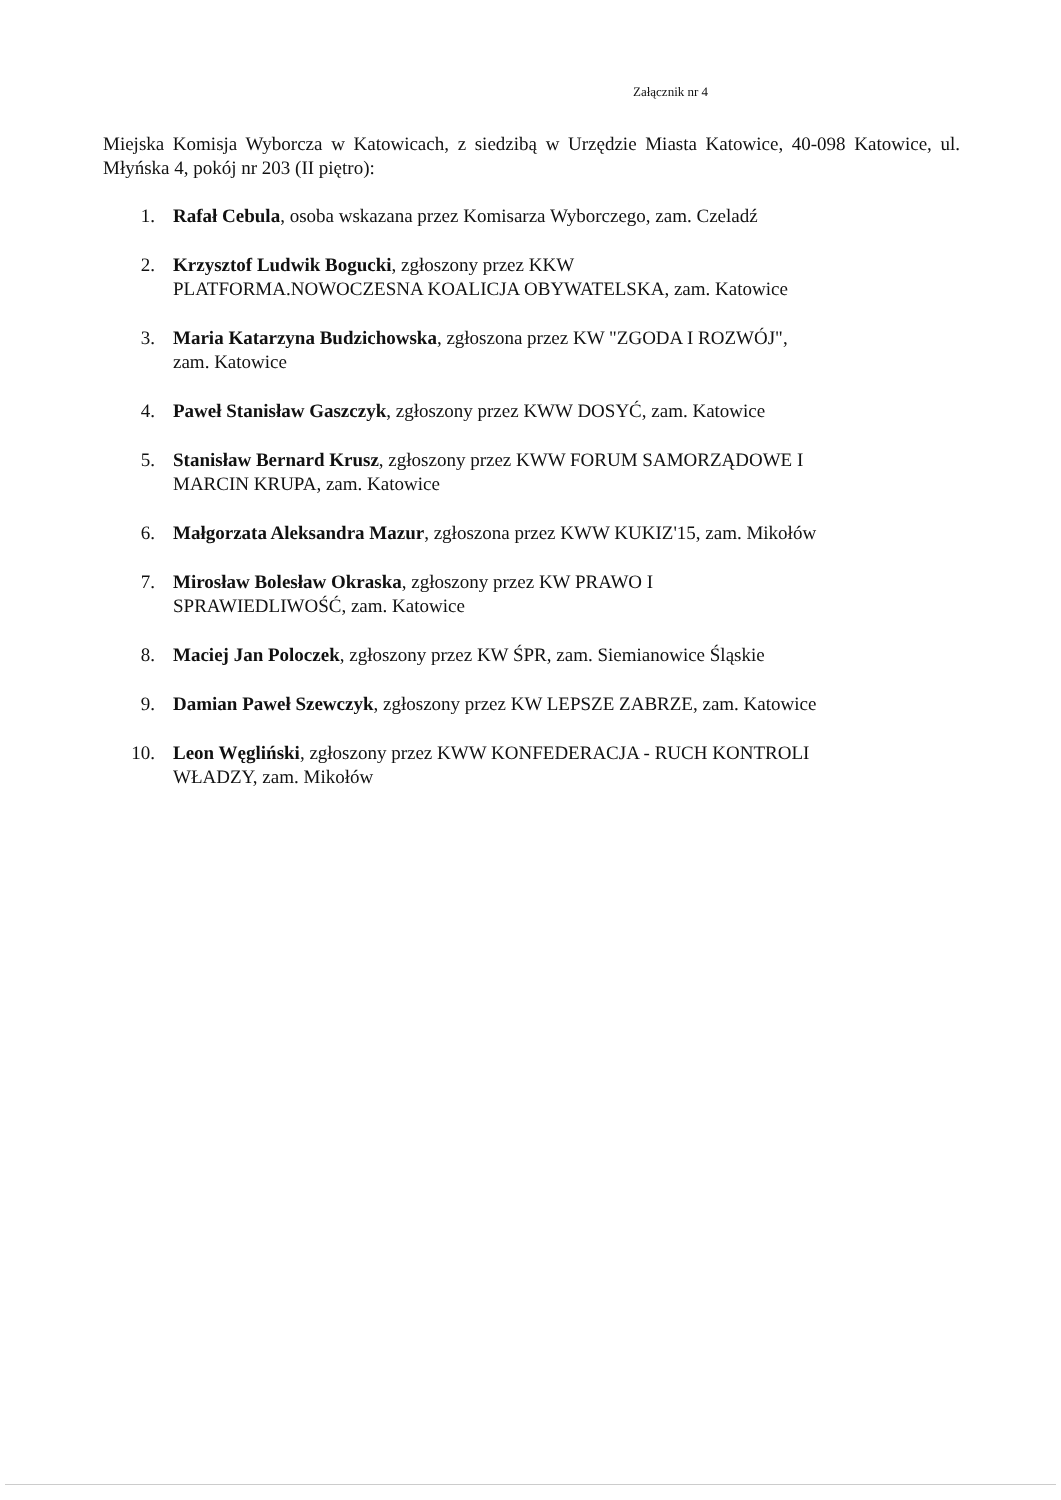Załącznik nr 4
Miejska Komisja Wyborcza w Katowicach, z siedzibą w Urzędzie Miasta Katowice, 40-098 Katowice, ul. Młyńska 4, pokój nr 203 (II piętro):
1. Rafał Cebula, osoba wskazana przez Komisarza Wyborczego, zam. Czeladź
2. Krzysztof Ludwik Bogucki, zgłoszony przez KKW
PLATFORMA.NOWOCZESNA KOALICJA OBYWATELSKA, zam. Katowice
3. Maria Katarzyna Budzichowska, zgłoszona przez KW "ZGODA I ROZWÓJ",
zam. Katowice
4. Paweł Stanisław Gaszczyk, zgłoszony przez KWW DOSYĆ, zam. Katowice
5. Stanisław Bernard Krusz, zgłoszony przez KWW FORUM SAMORZĄDOWE I
MARCIN KRUPA, zam. Katowice
6. Małgorzata Aleksandra Mazur, zgłoszona przez KWW KUKIZ'15, zam. Mikołów
7. Mirosław Bolesław Okraska, zgłoszony przez KW PRAWO I
SPRAWIEDLIWOŚĆ, zam. Katowice
8. Maciej Jan Poloczek, zgłoszony przez KW ŚPR, zam. Siemianowice Śląskie
9. Damian Paweł Szewczyk, zgłoszony przez KW LEPSZE ZABRZE, zam. Katowice
10. Leon Węgliński, zgłoszony przez KWW KONFEDERACJA - RUCH KONTROLI
WŁADZY, zam. Mikołów